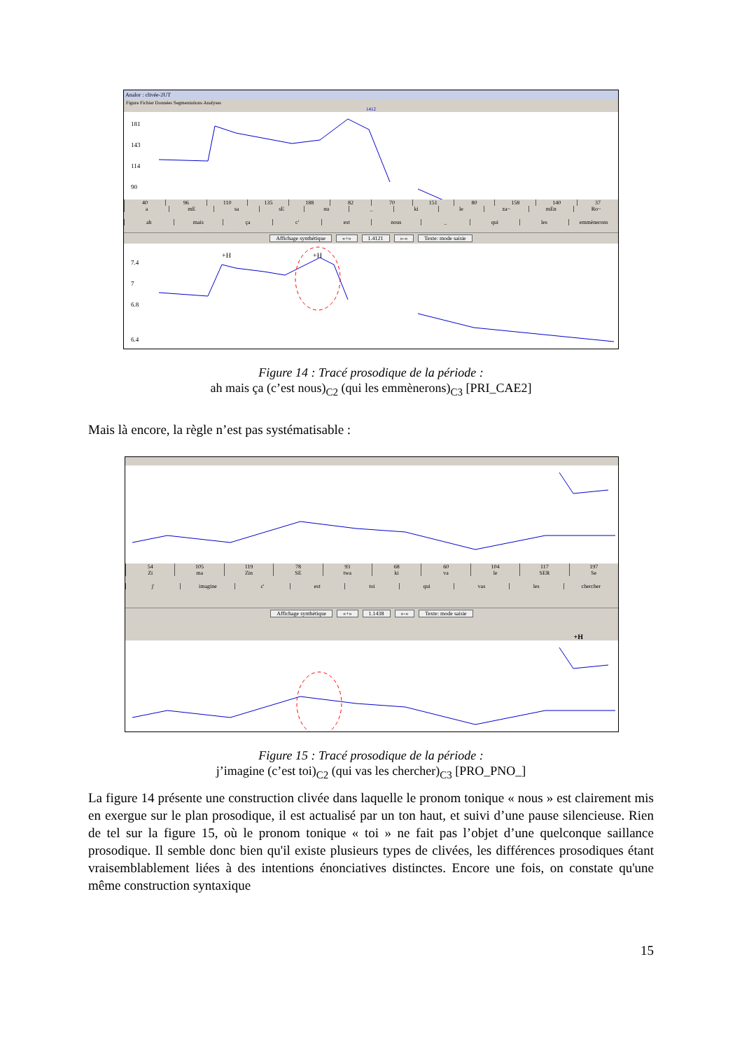Analor : clivée-2UT
Figure Fichier Données Segmentations Analyses
1412
181
143
114
90
40 96 110 135 188 82 70 151 80 158 140 37
a mE sa sE nu _ ki le za~ mEn Ro~
ah mais ça c' est nous _ qui les emmènerons
Affichage synthétique «+» 1.4121 »-« Texte: mode saisie
+H
+H
7.4
7
6.8
6.4
Figure 14 : Tracé prosodique de la période :
ah mais ça (c’est nous)<sub>C2</sub> (qui les emmènerons)<sub>C3</sub> [PRI_CAE2]
Mais là encore, la règle n’est pas systématisable :
54 105 119 78 93 68 60 104 117 197
Zi ma Zin SE twa ki va le SER Se
j' imagine c' est toi qui vas les chercher
Affichage synthétique «+» 1.1438 »-« Texte: mode saisie
+H
Figure 15 : Tracé prosodique de la période :
j’imagine (c’est toi)<sub>C2</sub> (qui vas les chercher)<sub>C3</sub> [PRO_PNO_]
La figure 14 présente une construction clivée dans laquelle le pronom tonique « nous » est clairement mis en exergue sur le plan prosodique, il est actualisé par un ton haut, et suivi d’une pause silencieuse. Rien de tel sur la figure 15, où le pronom tonique « toi » ne fait pas l’objet d’une quelconque saillance prosodique. Il semble donc bien qu'il existe plusieurs types de clivées, les différences prosodiques étant vraisemblablement liées à des intentions énonciatives distinctes. Encore une fois, on constate qu'une même construction syntaxique
15